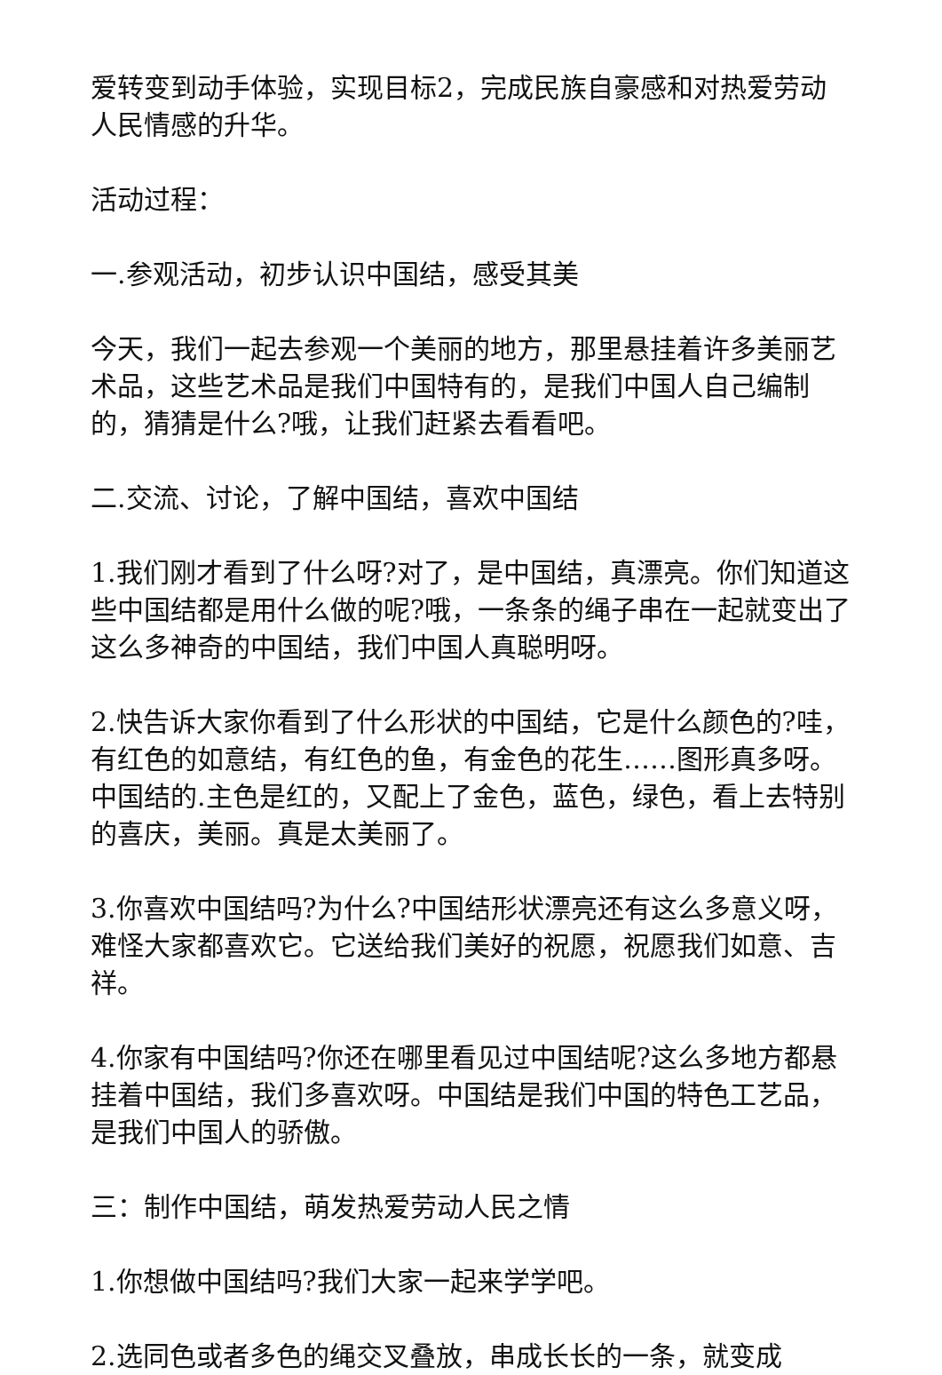爱转变到动手体验，实现目标2，完成民族自豪感和对热爱劳动人民情感的升华。
活动过程：
一.参观活动，初步认识中国结，感受其美
今天，我们一起去参观一个美丽的地方，那里悬挂着许多美丽艺术品，这些艺术品是我们中国特有的，是我们中国人自己编制的，猜猜是什么?哦，让我们赶紧去看看吧。
二.交流、讨论，了解中国结，喜欢中国结
1.我们刚才看到了什么呀?对了，是中国结，真漂亮。你们知道这些中国结都是用什么做的呢?哦，一条条的绳子串在一起就变出了这么多神奇的中国结，我们中国人真聪明呀。
2.快告诉大家你看到了什么形状的中国结，它是什么颜色的?哇，有红色的如意结，有红色的鱼，有金色的花生……图形真多呀。中国结的.主色是红的，又配上了金色，蓝色，绿色，看上去特别的喜庆，美丽。真是太美丽了。
3.你喜欢中国结吗?为什么?中国结形状漂亮还有这么多意义呀，难怪大家都喜欢它。它送给我们美好的祝愿，祝愿我们如意、吉祥。
4.你家有中国结吗?你还在哪里看见过中国结呢?这么多地方都悬挂着中国结，我们多喜欢呀。中国结是我们中国的特色工艺品，是我们中国人的骄傲。
三：制作中国结，萌发热爱劳动人民之情
1.你想做中国结吗?我们大家一起来学学吧。
2.选同色或者多色的绳交叉叠放，串成长长的一条，就变成